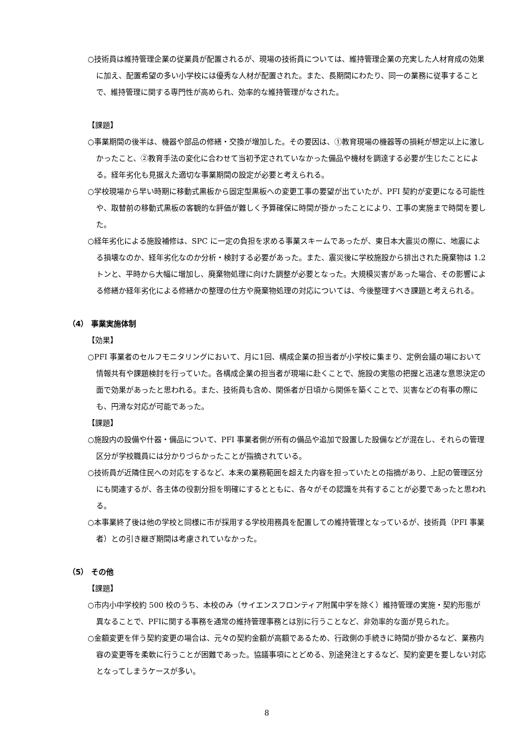○技術員は維持管理企業の従業員が配置されるが、現場の技術員については、維持管理企業の充実した人材育成の効果に加え、配置希望の多い小学校には優秀な人材が配置された。また、長期間にわたり、同一の業務に従事することで、維持管理に関する専門性が高められ、効率的な維持管理がなされた。
【課題】
○事業期間の後半は、機器や部品の修繕・交換が増加した。その要因は、①教育現場の機器等の損耗が想定以上に激しかったこと、②教育手法の変化に合わせて当初予定されていなかった備品や機材を調達する必要が生じたことによる。経年劣化も見据えた適切な事業期間の設定が必要と考えられる。
○学校現場から早い時期に移動式黒板から固定型黒板への変更工事の要望が出ていたが、PFI 契約が変更になる可能性や、取替前の移動式黒板の客観的な評価が難しく予算確保に時間が掛かったことにより、工事の実施まで時間を要した。
○経年劣化による施設補修は、SPC に一定の負担を求める事業スキームであったが、東日本大震災の際に、地震による損壊なのか、経年劣化なのか分析・検討する必要があった。また、震災後に学校施設から排出された廃棄物は 1.2 トンと、平時から大幅に増加し、廃棄物処理に向けた調整が必要となった。大規模災害があった場合、その影響による修繕か経年劣化による修繕かの整理の仕方や廃棄物処理の対応については、今後整理すべき課題と考えられる。
（4） 事業実施体制
【効果】
○PFI 事業者のセルフモニタリングにおいて、月に1回、構成企業の担当者が小学校に集まり、定例会議の場において情報共有や課題検討を行っていた。各構成企業の担当者が現場に赴くことで、施設の実態の把握と迅速な意思決定の面で効果があったと思われる。また、技術員も含め、関係者が日頃から関係を築くことで、災害などの有事の際にも、円滑な対応が可能であった。
【課題】
○施設内の設備や什器・備品について、PFI 事業者側が所有の備品や追加で設置した設備などが混在し、それらの管理区分が学校職員には分かりづらかったことが指摘されている。
○技術員が近隣住民への対応をするなど、本来の業務範囲を超えた内容を担っていたとの指摘があり、上記の管理区分にも関連するが、各主体の役割分担を明確にするとともに、各々がその認識を共有することが必要であったと思われる。
○本事業終了後は他の学校と同様に市が採用する学校用務員を配置しての維持管理となっているが、技術員（PFI 事業者）との引き継ぎ期間は考慮されていなかった。
（5） その他
【課題】
○市内小中学校約 500 校のうち、本校のみ（サイエンスフロンティア附属中学を除く）維持管理の実施・契約形態が異なることで、PFIに関する事務を通常の維持管理事務とは別に行うことなど、非効率的な面が見られた。
○金額変更を伴う契約変更の場合は、元々の契約金額が高額であるため、行政側の手続きに時間が掛かるなど、業務内容の変更等を柔軟に行うことが困難であった。協議事項にとどめる、別途発注とするなど、契約変更を要しない対応となってしまうケースが多い。
8